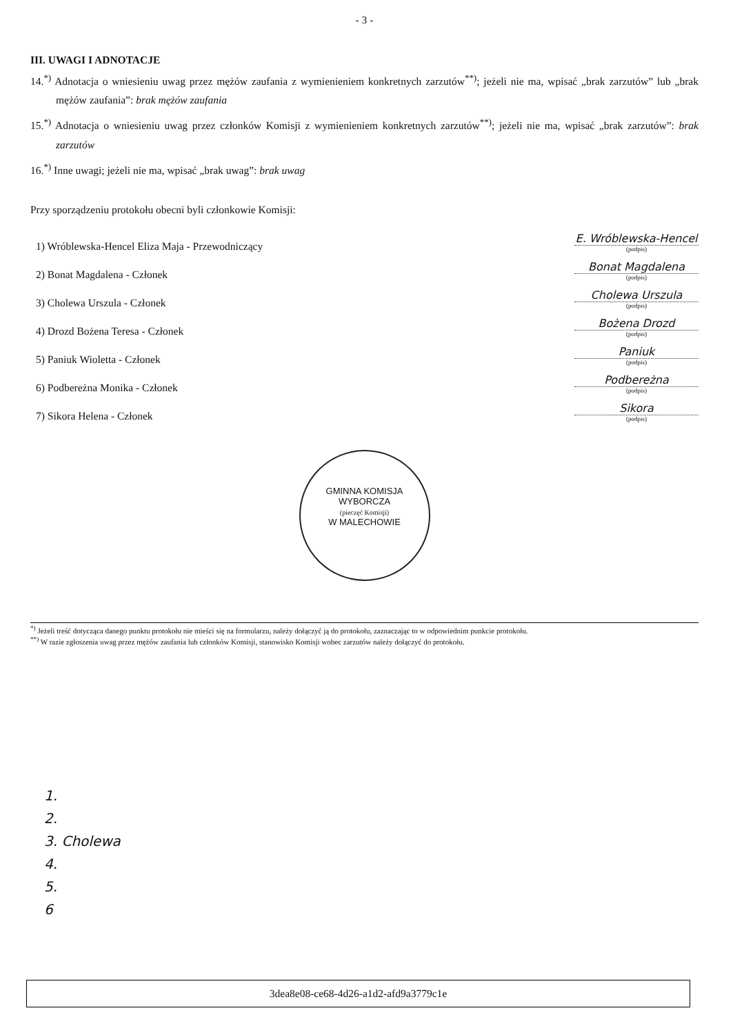- 3 -
III. UWAGI I ADNOTACJE
14.<sup>*)</sup> Adnotacja o wniesieniu uwag przez mężów zaufania z wymienieniem konkretnych zarzutów<sup>**)</sup>; jeżeli nie ma, wpisać „brak zarzutów” lub „brak mężów zaufania”: brak mężów zaufania
15.<sup>*)</sup> Adnotacja o wniesieniu uwag przez członków Komisji z wymienieniem konkretnych zarzutów<sup>**)</sup>; jeżeli nie ma, wpisać „brak zarzutów”: brak zarzutów
16.<sup>*)</sup> Inne uwagi; jeżeli nie ma, wpisać „brak uwag”: brak uwag
Przy sporządzeniu protokołu obecni byli członkowie Komisji:
1) Wróblewska-Hencel Eliza Maja - Przewodniczący
E. Wróblewska-Hencel
(podpis)
2) Bonat Magdalena - Członek
Bonat Magdalena
(podpis)
3) Cholewa Urszula - Członek
Cholewa Urszula
(podpis)
4) Drozd Bożena Teresa - Członek
Bożena Drozd
(podpis)
5) Paniuk Wioletta - Członek
Paniuk
(podpis)
6) Podbereżna Monika - Członek
Podbereżna
(podpis)
7) Sikora Helena - Członek
Sikora
(podpis)
GMINNA KOMISJA WYBORCZA
(pieczęć Komisji)
W MALECHOWIE
<sup>*)</sup> Jeżeli treść dotycząca danego punktu protokołu nie mieści się na formularzu, należy dołączyć ją do protokołu, zaznaczając to w odpowiednim punkcie protokołu.
<sup>**)</sup> W razie zgłoszenia uwag przez mężów zaufania lub członków Komisji, stanowisko Komisji wobec zarzutów należy dołączyć do protokołu.
1.
2.
3. Cholewa
4.
5.
6
3dea8e08-ce68-4d26-a1d2-afd9a3779c1e